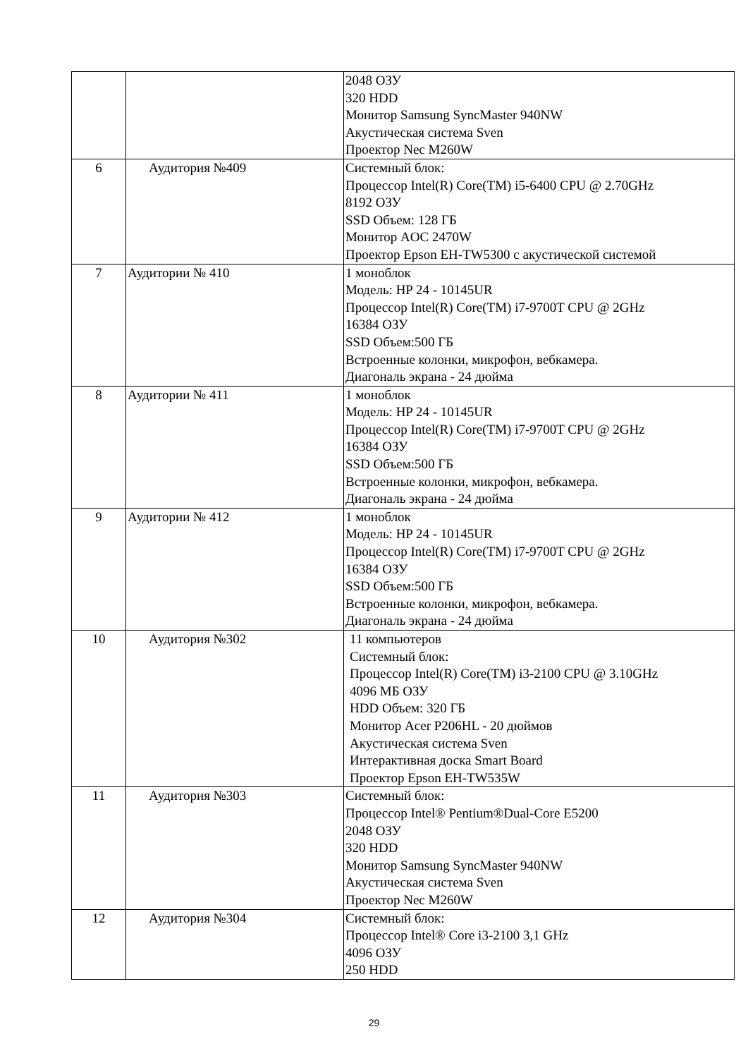| | | 2048 ОЗУ 320 HDD Монитор Samsung SyncMaster 940NW Акустическая система Sven Проектор Nec M260W |
| 6 | Аудитория №409 | Системный блок: Процессор Intel(R) Core(TM) i5-6400 CPU @ 2.70GHz 8192 ОЗУ SSD Объем: 128 ГБ Монитор AOC 2470W Проектор Epson EH-TW5300 с акустической системой |
| 7 | Аудитории № 410 | 1 моноблок Модель: HP 24 - 10145UR Процессор Intel(R) Core(TM) i7-9700T CPU @ 2GHz 16384 ОЗУ SSD Объем:500 ГБ Встроенные колонки, микрофон, вебкамера. Диагональ экрана - 24 дюйма |
| 8 | Аудитории № 411 | 1 моноблок Модель: HP 24 - 10145UR Процессор Intel(R) Core(TM) i7-9700T CPU @ 2GHz 16384 ОЗУ SSD Объем:500 ГБ Встроенные колонки, микрофон, вебкамера. Диагональ экрана - 24 дюйма |
| 9 | Аудитории № 412 | 1 моноблок Модель: HP 24 - 10145UR Процессор Intel(R) Core(TM) i7-9700T CPU @ 2GHz 16384 ОЗУ SSD Объем:500 ГБ Встроенные колонки, микрофон, вебкамера. Диагональ экрана - 24 дюйма |
| 10 | Аудитория №302 | 11 компьютеров Системный блок: Процессор Intel(R) Core(TM) i3-2100 CPU @ 3.10GHz 4096 МБ ОЗУ HDD Объем: 320 ГБ Монитор Acer P206HL - 20 дюймов Акустическая система Sven Интерактивная доска Smart Board Проектор Epson EH-TW535W |
| 11 | Аудитория №303 | Системный блок: Процессор Intel® Pentium®Dual-Core E5200 2048 ОЗУ 320 HDD Монитор Samsung SyncMaster 940NW Акустическая система Sven Проектор Nec M260W |
| 12 | Аудитория №304 | Системный блок: Процессор Intel® Core i3-2100 3,1 GHz 4096 ОЗУ 250 HDD |
29